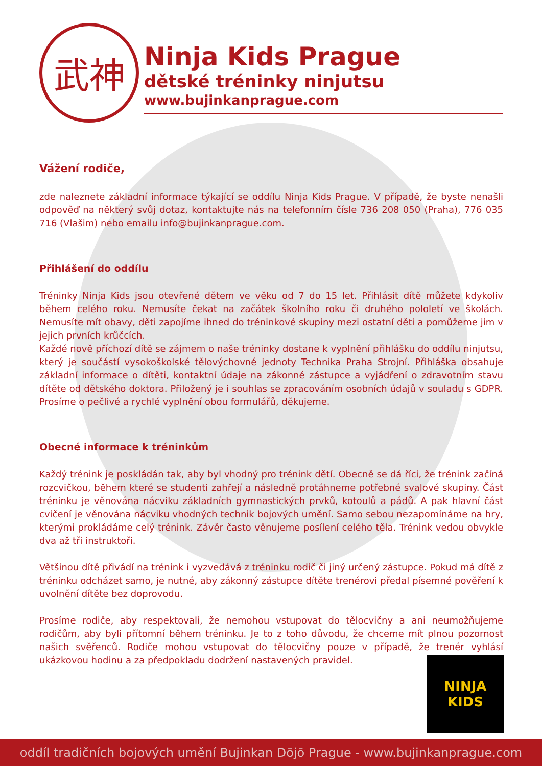武神
Ninja Kids Prague
dětské tréninky ninjutsu
www.bujinkanprague.com
Vážení rodiče,
zde naleznete základní informace týkající se oddílu Ninja Kids Prague. V případě, že byste nenašli odpověď na některý svůj dotaz, kontaktujte nás na telefonním čísle 736 208 050 (Praha), 776 035 716 (Vlašim) nebo emailu info@bujinkanprague.com.
Přihlášení do oddílu
Tréninky Ninja Kids jsou otevřené dětem ve věku od 7 do 15 let. Přihlásit dítě můžete kdykoliv během celého roku. Nemusíte čekat na začátek školního roku či druhého pololetí ve školách. Nemusíte mít obavy, děti zapojíme ihned do tréninkové skupiny mezi ostatní děti a pomůžeme jim v jejich prvních krůčcích.
Každé nově příchozí dítě se zájmem o naše tréninky dostane k vyplnění přihlášku do oddílu ninjutsu, který je součástí vysokoškolské tělovýchovné jednoty Technika Praha Strojní. Přihláška obsahuje základní informace o dítěti, kontaktní údaje na zákonné zástupce a vyjádření o zdravotním stavu dítěte od dětského doktora. Přiložený je i souhlas se zpracováním osobních údajů v souladu s GDPR. Prosíme o pečlivé a rychlé vyplnění obou formulářů, děkujeme.
Obecné informace k tréninkům
Každý trénink je poskládán tak, aby byl vhodný pro trénink dětí. Obecně se dá říci, že trénink začíná rozcvičkou, během které se studenti zahřejí a následně protáhneme potřebné svalové skupiny. Část tréninku je věnována nácviku základních gymnastických prvků, kotoulů a pádů. A pak hlavní část cvičení je věnována nácviku vhodných technik bojových umění. Samo sebou nezapomínáme na hry, kterými prokládáme celý trénink. Závěr často věnujeme posílení celého těla. Trénink vedou obvykle dva až tři instruktoři.
Většinou dítě přivádí na trénink i vyzvedává z tréninku rodič či jiný určený zástupce. Pokud má dítě z tréninku odcházet samo, je nutné, aby zákonný zástupce dítěte trenérovi předal písemné pověření k uvolnění dítěte bez doprovodu.
Prosíme rodiče, aby respektovali, že nemohou vstupovat do tělocvičny a ani neumožňujeme rodičům, aby byli přítomní během tréninku. Je to z toho důvodu, že chceme mít plnou pozornost našich svěřenců. Rodiče mohou vstupovat do tělocvičny pouze v případě, že trenér vyhlásí ukázkovou hodinu a za předpokladu dodržení nastavených pravidel.
NINJA KIDS
oddíl tradičních bojových umění Bujinkan Dōjō Prague - www.bujinkanprague.com